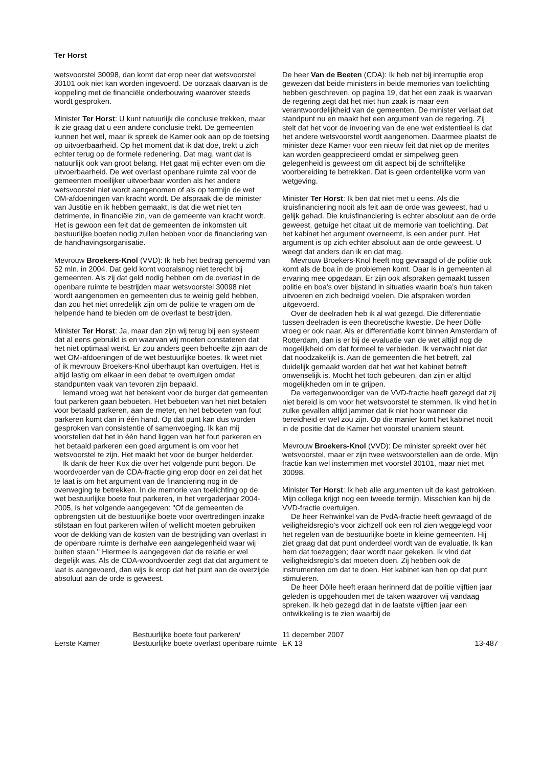Ter Horst
wetsvoorstel 30098, dan komt dat erop neer dat wetsvoorstel 30101 ook niet kan worden ingevoerd. De oorzaak daarvan is de koppeling met de financiële onderbouwing waarover steeds wordt gesproken.
Minister Ter Horst: U kunt natuurlijk die conclusie trekken, maar ik zie graag dat u een andere conclusie trekt. De gemeenten kunnen het wel, maar ik spreek de Kamer ook aan op de toetsing op uitvoerbaarheid. Op het moment dat ik dat doe, trekt u zich echter terug op de formele redenering. Dat mag, want dat is natuurlijk ook van groot belang. Het gaat mij echter even om die uitvoerbaarheid. De wet overlast openbare ruimte zal voor de gemeenten moeilijker uitvoerbaar worden als het andere wetsvoorstel niet wordt aangenomen of als op termijn de wet OM-afdoeningen van kracht wordt. De afspraak die de minister van Justitie en ik hebben gemaakt, is dat die wet niet ten detrimente, in financiële zin, van de gemeente van kracht wordt. Het is gewoon een feit dat de gemeenten de inkomsten uit bestuurlijke boeten nodig zullen hebben voor de financiering van de handhavingsorganisatie.
Mevrouw Broekers-Knol (VVD): Ik heb het bedrag genoemd van 52 mln. in 2004. Dat geld komt vooralsnog niet terecht bij gemeenten. Als zij dat geld nodig hebben om de overlast in de openbare ruimte te bestrijden maar wetsvoorstel 30098 niet wordt aangenomen en gemeenten dus te weinig geld hebben, dan zou het niet onredelijk zijn om de politie te vragen om de helpende hand te bieden om de overlast te bestrijden.
Minister Ter Horst: Ja, maar dan zijn wij terug bij een systeem dat al eens gebruikt is en waarvan wij moeten constateren dat het niet optimaal werkt. Er zou anders geen behoefte zijn aan de wet OM-afdoeningen of de wet bestuurlijke boetes. Ik weet niet of ik mevrouw Broekers-Knol überhaupt kan overtuigen. Het is altijd lastig om elkaar in een debat te overtuigen omdat standpunten vaak van tevoren zijn bepaald.
Iemand vroeg wat het betekent voor de burger dat gemeenten fout parkeren gaan beboeten. Het beboeten van het niet betalen voor betaald parkeren, aan de meter, en het beboeten van fout parkeren komt dan in één hand. Op dat punt kan dus worden gesproken van consistentie of samenvoeging. Ik kan mij voorstellen dat het in één hand liggen van het fout parkeren en het betaald parkeren een goed argument is om voor het wetsvoorstel te zijn. Het maakt het voor de burger helderder.
Ik dank de heer Kox die over het volgende punt begon. De woordvoerder van de CDA-fractie ging erop door en zei dat het te laat is om het argument van de financiering nog in de overweging te betrekken. In de memorie van toelichting op de wet bestuurlijke boete fout parkeren, in het vergaderjaar 2004-2005, is het volgende aangegeven: ''Of de gemeenten de opbrengsten uit de bestuurlijke boete voor overtredingen inzake stilstaan en fout parkeren willen of wellicht moeten gebruiken voor de dekking van de kosten van de bestrijding van overlast in de openbare ruimte is derhalve een aangelegenheid waar wij buiten staan.'' Hiermee is aangegeven dat de relatie er wel degelijk was. Als de CDA-woordvoerder zegt dat dat argument te laat is aangevoerd, dan wijs ik erop dat het punt aan de overzijde absoluut aan de orde is geweest.
De heer Van de Beeten (CDA): Ik heb net bij interruptie erop gewezen dat beide ministers in beide memories van toelichting hebben geschreven, op pagina 19, dat het een zaak is waarvan de regering zegt dat het niet hun zaak is maar een verantwoordelijkheid van de gemeenten. De minister verlaat dat standpunt nu en maakt het een argument van de regering. Zij stelt dat het voor de invoering van de ene wet existentieel is dat het andere wetsvoorstel wordt aangenomen. Daarmee plaatst de minister deze Kamer voor een nieuw feit dat niet op de merites kan worden geapprecieerd omdat er simpelweg geen gelegenheid is geweest om dit aspect bij de schriftelijke voorbereiding te betrekken. Dat is geen ordentelijke vorm van wetgeving.
Minister Ter Horst: Ik ben dat niet met u eens. Als die kruisfinanciering nooit als feit aan de orde was geweest, had u gelijk gehad. Die kruisfinanciering is echter absoluut aan de orde geweest, getuige het citaat uit de memorie van toelichting. Dat het kabinet het argument overneemt, is een ander punt. Het argument is op zich echter absoluut aan de orde geweest. U weegt dat anders dan ik en dat mag.
Mevrouw Broekers-Knol heeft nog gevraagd of de politie ook komt als de boa in de problemen komt. Daar is in gemeenten al ervaring mee opgedaan. Er zijn ook afspraken gemaakt tussen politie en boa's over bijstand in situaties waarin boa's hun taken uitvoeren en zich bedreigd voelen. Die afspraken worden uitgevoerd.
Over de deelraden heb ik al wat gezegd. Die differentiatie tussen deelraden is een theoretische kwestie. De heer Dölle vroeg er ook naar. Als er differentiatie komt binnen Amsterdam of Rotterdam, dan is er bij de evaluatie van de wet altijd nog de mogelijkheid om dat formeel te verbieden. Ik verwacht niet dat dat noodzakelijk is. Aan de gemeenten die het betreft, zal duidelijk gemaakt worden dat het wat het kabinet betreft onwenselijk is. Mocht het toch gebeuren, dan zijn er altijd mogelijkheden om in te grijpen.
De vertegenwoordiger van de VVD-fractie heeft gezegd dat zij niet bereid is om voor het wetsvoorstel te stemmen. Ik vind het in zulke gevallen altijd jammer dat ik niet hoor wanneer die bereidheid er wel zou zijn. Op die manier komt het kabinet nooit in de positie dat de Kamer het voorstel unaniem steunt.
Mevrouw Broekers-Knol (VVD): De minister spreekt over hét wetsvoorstel, maar er zijn twee wetsvoorstellen aan de orde. Mijn fractie kan wel instemmen met voorstel 30101, maar niet met 30098.
Minister Ter Horst: Ik heb alle argumenten uit de kast getrokken. Mijn collega krijgt nog een tweede termijn. Misschien kan hij de VVD-fractie overtuigen.
De heer Rehwinkel van de PvdA-fractie heeft gevraagd of de veiligheidsregio's voor zichzelf ook een rol zien weggelegd voor het regelen van de bestuurlijke boete in kleine gemeenten. Hij ziet graag dat dat punt onderdeel wordt van de evaluatie. Ik kan hem dat toezeggen; daar wordt naar gekeken. Ik vind dat veiligheidsregio's dat moeten doen. Zij hebben ook de instrumenten om dat te doen. Het kabinet kan hen op dat punt stimuleren.
De heer Dölle heeft eraan herinnerd dat de politie vijftien jaar geleden is opgehouden met de taken waarover wij vandaag spreken. Ik heb gezegd dat in de laatste vijftien jaar een ontwikkeling is te zien waarbij de
Eerste Kamer
Bestuurlijke boete fout parkeren/
Bestuurlijke boete overlast openbare ruimte
11 december 2007
EK 13
13-487